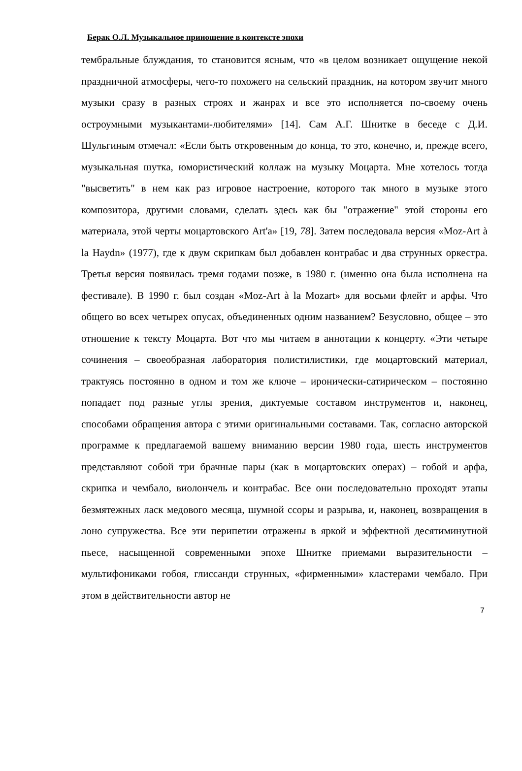Берак О.Л. Музыкальное приношение в контексте эпохи
тембральные блуждания, то становится ясным, что «в целом возникает ощущение некой праздничной атмосферы, чего-то похожего на сельский праздник, на котором звучит много музыки сразу в разных строях и жанрах и все это исполняется по-своему очень остроумными музыкантами-любителями» [14]. Сам А.Г. Шнитке в беседе с Д.И. Шульгиным отмечал: «Если быть откровенным до конца, то это, конечно, и, прежде всего, музыкальная шутка, юмористический коллаж на музыку Моцарта. Мне хотелось тогда "высветить" в нем как раз игровое настроение, которого так много в музыке этого композитора, другими словами, сделать здесь как бы "отражение" этой стороны его материала, этой черты моцартовского Art'a» [19, 78]. Затем последовала версия «Moz-Art à la Haydn» (1977), где к двум скрипкам был добавлен контрабас и два струнных оркестра. Третья версия появилась тремя годами позже, в 1980 г. (именно она была исполнена на фестивале). В 1990 г. был создан «Moz-Art à la Mozart» для восьми флейт и арфы. Что общего во всех четырех опусах, объединенных одним названием? Безусловно, общее – это отношение к тексту Моцарта. Вот что мы читаем в аннотации к концерту. «Эти четыре сочинения – своеобразная лаборатория полистилистики, где моцартовский материал, трактуясь постоянно в одном и том же ключе – иронически-сатирическом – постоянно попадает под разные углы зрения, диктуемые составом инструментов и, наконец, способами обращения автора с этими оригинальными составами. Так, согласно авторской программе к предлагаемой вашему вниманию версии 1980 года, шесть инструментов представляют собой три брачные пары (как в моцартовских операх) – гобой и арфа, скрипка и чембало, виолончель и контрабас. Все они последовательно проходят этапы безмятежных ласк медового месяца, шумной ссоры и разрыва, и, наконец, возвращения в лоно супружества. Все эти перипетии отражены в яркой и эффектной десятиминутной пьесе, насыщенной современными эпохе Шнитке приемами выразительности – мультифониками гобоя, глиссанди струнных, «фирменными» кластерами чембало. При этом в действительности автор не
7